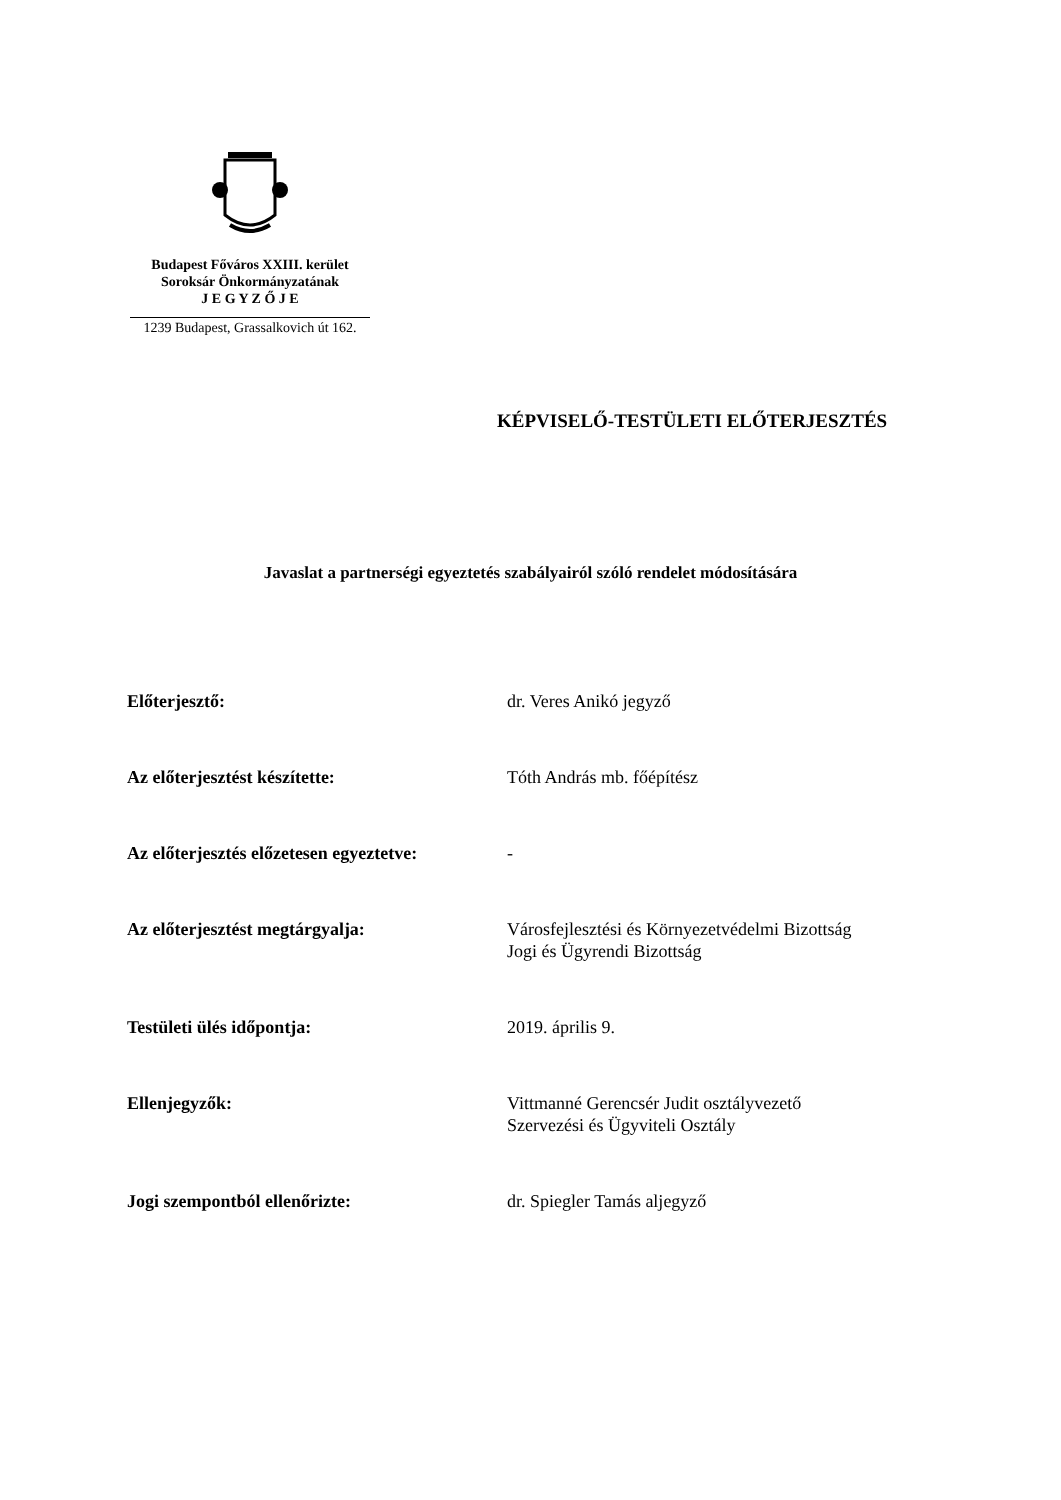Budapest Főváros XXIII. kerület
Soroksár Önkormányzatának
J E G Y Z Ő J E
1239 Budapest, Grassalkovich út 162.
KÉPVISELŐ-TESTÜLETI ELŐTERJESZTÉS
Javaslat a partnerségi egyeztetés szabályairól szóló rendelet módosítására
Előterjesztő: dr. Veres Anikó jegyző
Az előterjesztést készítette: Tóth András mb. főépítész
Az előterjesztés előzetesen egyeztetve:
-
Az előterjesztést megtárgyalja: Városfejlesztési és Környezetvédelmi Bizottság
Jogi és Ügyrendi Bizottság
Testületi ülés időpontja: 2019. április 9.
Ellenjegyzők: Vittmanné Gerencsér Judit osztályvezető
Szervezési és Ügyviteli Osztály
Jogi szempontból ellenőrizte: dr. Spiegler Tamás aljegyző